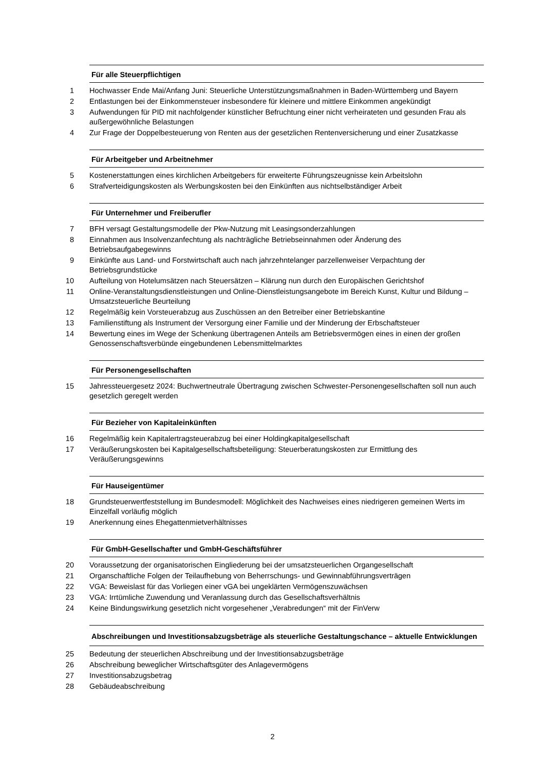Für alle Steuerpflichtigen
1 Hochwasser Ende Mai/Anfang Juni: Steuerliche Unterstützungsmaßnahmen in Baden-Württemberg und Bayern
2 Entlastungen bei der Einkommensteuer insbesondere für kleinere und mittlere Einkommen angekündigt
3 Aufwendungen für PID mit nachfolgender künstlicher Befruchtung einer nicht verheirateten und gesunden Frau als außergewöhnliche Belastungen
4 Zur Frage der Doppelbesteuerung von Renten aus der gesetzlichen Rentenversicherung und einer Zusatzkasse
Für Arbeitgeber und Arbeitnehmer
5 Kostenerstattungen eines kirchlichen Arbeitgebers für erweiterte Führungszeugnisse kein Arbeitslohn
6 Strafverteidigungskosten als Werbungskosten bei den Einkünften aus nichtselbständiger Arbeit
Für Unternehmer und Freiberufler
7 BFH versagt Gestaltungsmodelle der Pkw-Nutzung mit Leasingsonderzahlungen
8 Einnahmen aus Insolvenzanfechtung als nachträgliche Betriebseinnahmen oder Änderung des Betriebsaufgabegewinns
9 Einkünfte aus Land- und Forstwirtschaft auch nach jahrzehntelanger parzellenweiser Verpachtung der Betriebsgrundstücke
10 Aufteilung von Hotelumsätzen nach Steuersätzen – Klärung nun durch den Europäischen Gerichtshof
11 Online-Veranstaltungsdienstleistungen und Online-Dienstleistungsangebote im Bereich Kunst, Kultur und Bildung – Umsatzsteuerliche Beurteilung
12 Regelmäßig kein Vorsteuerabzug aus Zuschüssen an den Betreiber einer Betriebskantine
13 Familienstiftung als Instrument der Versorgung einer Familie und der Minderung der Erbschaftsteuer
14 Bewertung eines im Wege der Schenkung übertragenen Anteils am Betriebsvermögen eines in einen der großen Genossenschaftsverbünde eingebundenen Lebensmittelmarktes
Für Personengesellschaften
15 Jahressteuergesetz 2024: Buchwertneutrale Übertragung zwischen Schwester-Personengesellschaften soll nun auch gesetzlich geregelt werden
Für Bezieher von Kapitaleinkünften
16 Regelmäßig kein Kapitalertragsteuerabzug bei einer Holdingkapitalgesellschaft
17 Veräußerungskosten bei Kapitalgesellschaftsbeteiligung: Steuerberatungskosten zur Ermittlung des Veräußerungsgewinns
Für Hauseigentümer
18 Grundsteuerwertfeststellung im Bundesmodell: Möglichkeit des Nachweises eines niedrigeren gemeinen Werts im Einzelfall vorläufig möglich
19 Anerkennung eines Ehegattenmietverhältnisses
Für GmbH-Gesellschafter und GmbH-Geschäftsführer
20 Voraussetzung der organisatorischen Eingliederung bei der umsatzsteuerlichen Organgesellschaft
21 Organschaftliche Folgen der Teilaufhebung von Beherrschungs- und Gewinnabführungsverträgen
22 VGA: Beweislast für das Vorliegen einer vGA bei ungeklärten Vermögenszuwächsen
23 VGA: Irrtümliche Zuwendung und Veranlassung durch das Gesellschaftsverhältnis
24 Keine Bindungswirkung gesetzlich nicht vorgesehener „Verabredungen“ mit der FinVerw
Abschreibungen und Investitionsabzugsbeträge als steuerliche Gestaltungschance – aktuelle Entwicklungen
25 Bedeutung der steuerlichen Abschreibung und der Investitionsabzugsbeträge
26 Abschreibung beweglicher Wirtschaftsgüter des Anlagevermögens
27 Investitionsabzugsbetrag
28 Gebäudeabschreibung
2